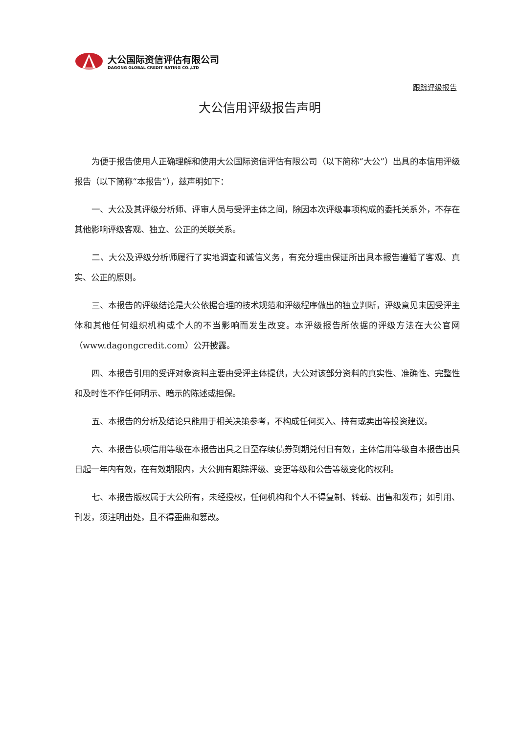大公国际资信评估有限公司
DAGONG GLOBAL CREDIT RATING CO.,LTD
跟踪评级报告
大公信用评级报告声明
为便于报告使用人正确理解和使用大公国际资信评估有限公司（以下简称“大公”）出具的本信用评级报告（以下简称“本报告”），兹声明如下：
一、大公及其评级分析师、评审人员与受评主体之间，除因本次评级事项构成的委托关系外，不存在其他影响评级客观、独立、公正的关联关系。
二、大公及评级分析师履行了实地调查和诚信义务，有充分理由保证所出具本报告遵循了客观、真实、公正的原则。
三、本报告的评级结论是大公依据合理的技术规范和评级程序做出的独立判断，评级意见未因受评主体和其他任何组织机构或个人的不当影响而发生改变。本评级报告所依据的评级方法在大公官网（www.dagongcredit.com）公开披露。
四、本报告引用的受评对象资料主要由受评主体提供，大公对该部分资料的真实性、准确性、完整性和及时性不作任何明示、暗示的陈述或担保。
五、本报告的分析及结论只能用于相关决策参考，不构成任何买入、持有或卖出等投资建议。
六、本报告债项信用等级在本报告出具之日至存续债券到期兑付日有效，主体信用等级自本报告出具日起一年内有效，在有效期限内，大公拥有跟踪评级、变更等级和公告等级变化的权利。
七、本报告版权属于大公所有，未经授权，任何机构和个人不得复制、转载、出售和发布；如引用、刊发，须注明出处，且不得歪曲和篡改。